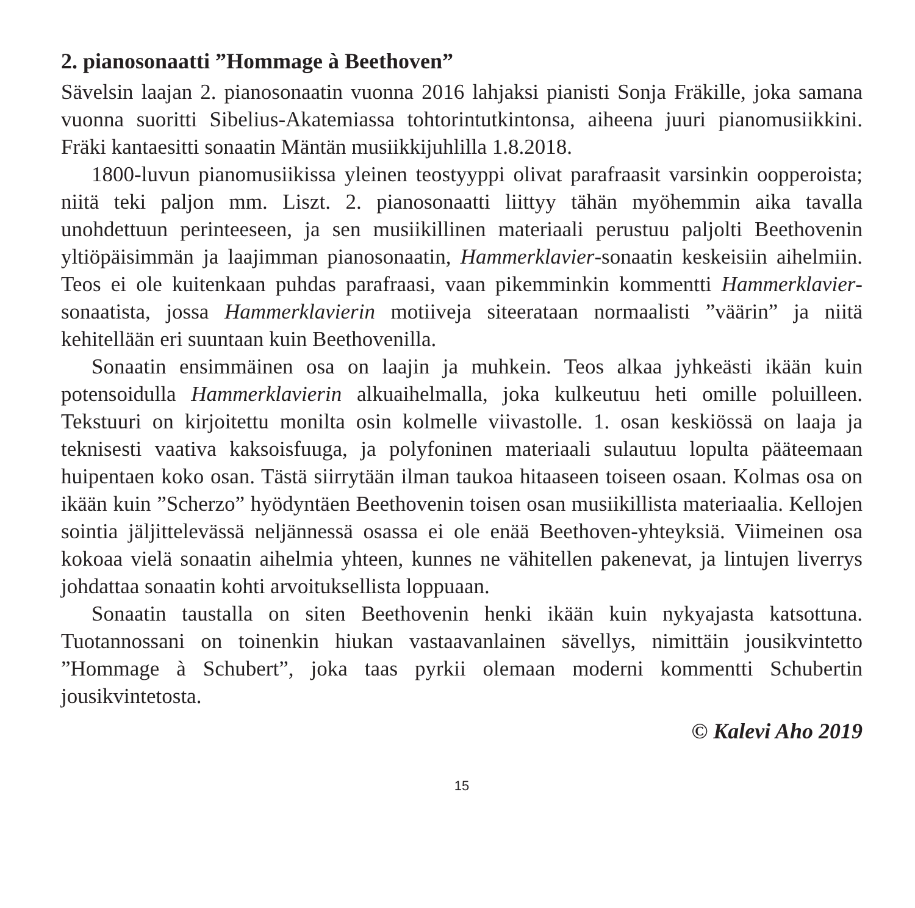2. pianosonaatti ”Hommage à Beethoven”
Sävelsin laajan 2. pianosonaatin vuonna 2016 lahjaksi pianisti Sonja Fräkille, joka samana vuonna suoritti Sibelius-Akatemiassa tohtorintutkintonsa, aiheena juuri pianomusiikkini. Fräki kantaesitti sonaatin Mäntän musiikkijuhlilla 1.8.2018.
1800-luvun pianomusiikissa yleinen teostyyppi olivat parafraasit varsinkin oopperoista; niitä teki paljon mm. Liszt. 2. pianosonaatti liittyy tähän myöhemmin aika tavalla unohdettuun perinteeseen, ja sen musiikillinen materiaali perustuu paljolti Beethovenin yltiöpäisimmän ja laajimman pianosonaatin, Hammerklavier-sonaatin keskeisiin aihelmiin. Teos ei ole kuitenkaan puhdas parafraasi, vaan pikemminkin kommentti Hammerklavier-sonaatista, jossa Hammerklavierin motiiveja siteerataan normaalisti ”väärin” ja niitä kehitellään eri suuntaan kuin Beethovenilla.
Sonaatin ensimmäinen osa on laajin ja muhkein. Teos alkaa jyhkeästi ikään kuin potensoidulla Hammerklavierin alkuaihelmalla, joka kulkeutuu heti omille poluilleen. Tekstuuri on kirjoitettu monilta osin kolmelle viivastolle. 1. osan keskiössä on laaja ja teknisesti vaativa kaksoisfuuga, ja polyfoninen materiaali sulautuu lopulta pääteemaan huipentaen koko osan. Tästä siirrytään ilman taukoa hitaaseen toiseen osaan. Kolmas osa on ikään kuin ”Scherzo” hyödyntäen Beethovenin toisen osan musiikillista materiaalia. Kellojen sointia jäljittelevässä neljännessä osassa ei ole enää Beethoven-yhteyksiä. Viimeinen osa kokoaa vielä sonaatin aihelmia yhteen, kunnes ne vähitellen pakenevat, ja lintujen liverrys johdattaa sonaatin kohti arvoituksellista loppuaan.
Sonaatin taustalla on siten Beethovenin henki ikään kuin nykyajasta katsottuna. Tuotannossani on toinenkin hiukan vastaavanlainen sävellys, nimittäin jousikvintetto ”Hommage à Schubert”, joka taas pyrkii olemaan moderni kommentti Schubertin jousikvintetosta.
© Kalevi Aho 2019
15